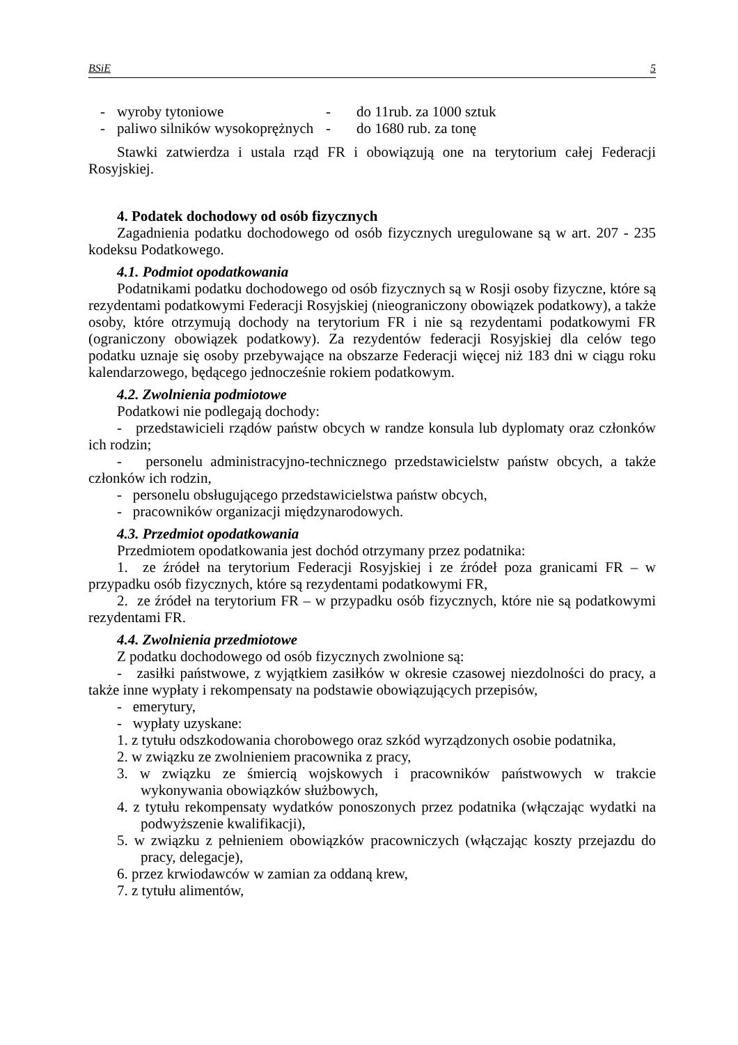BSiE 5
- wyroby tytoniowe - do 11rub. za 1000 sztuk
- paliwo silników wysokoprężnych - do 1680 rub. za tonę
Stawki zatwierdza i ustala rząd FR i obowiązują one na terytorium całej Federacji Rosyjskiej.
4. Podatek dochodowy od osób fizycznych
Zagadnienia podatku dochodowego od osób fizycznych uregulowane są w art. 207 - 235 kodeksu Podatkowego.
4.1. Podmiot opodatkowania
Podatnikami podatku dochodowego od osób fizycznych są w Rosji osoby fizyczne, które są rezydentami podatkowymi Federacji Rosyjskiej (nieograniczony obowiązek podatkowy), a także osoby, które otrzymują dochody na terytorium FR i nie są rezydentami podatkowymi FR (ograniczony obowiązek podatkowy). Za rezydentów federacji Rosyjskiej dla celów tego podatku uznaje się osoby przebywające na obszarze Federacji więcej niż 183 dni w ciągu roku kalendarzowego, będącego jednocześnie rokiem podatkowym.
4.2. Zwolnienia podmiotowe
Podatkowi nie podlegają dochody:
- przedstawicieli rządów państw obcych w randze konsula lub dyplomaty oraz członków ich rodzin;
- personelu administracyjno-technicznego przedstawicielstw państw obcych, a także członków ich rodzin,
- personelu obsługującego przedstawicielstwa państw obcych,
- pracowników organizacji międzynarodowych.
4.3. Przedmiot opodatkowania
Przedmiotem opodatkowania jest dochód otrzymany przez podatnika:
1. ze źródeł na terytorium Federacji Rosyjskiej i ze źródeł poza granicami FR – w przypadku osób fizycznych, które są rezydentami podatkowymi FR,
2. ze źródeł na terytorium FR – w przypadku osób fizycznych, które nie są podatkowymi rezydentami FR.
4.4. Zwolnienia przedmiotowe
Z podatku dochodowego od osób fizycznych zwolnione są:
- zasiłki państwowe, z wyjątkiem zasiłków w okresie czasowej niezdolności do pracy, a także inne wypłaty i rekompensaty na podstawie obowiązujących przepisów,
- emerytury,
- wypłaty uzyskane:
1. z tytułu odszkodowania chorobowego oraz szkód wyrządzonych osobie podatnika,
2. w związku ze zwolnieniem pracownika z pracy,
3. w związku ze śmiercią wojskowych i pracowników państwowych w trakcie wykonywania obowiązków służbowych,
4. z tytułu rekompensaty wydatków ponoszonych przez podatnika (włączając wydatki na podwyższenie kwalifikacji),
5. w związku z pełnieniem obowiązków pracowniczych (włączając koszty przejazdu do pracy, delegacje),
6. przez krwiodawców w zamian za oddaną krew,
7. z tytułu alimentów,